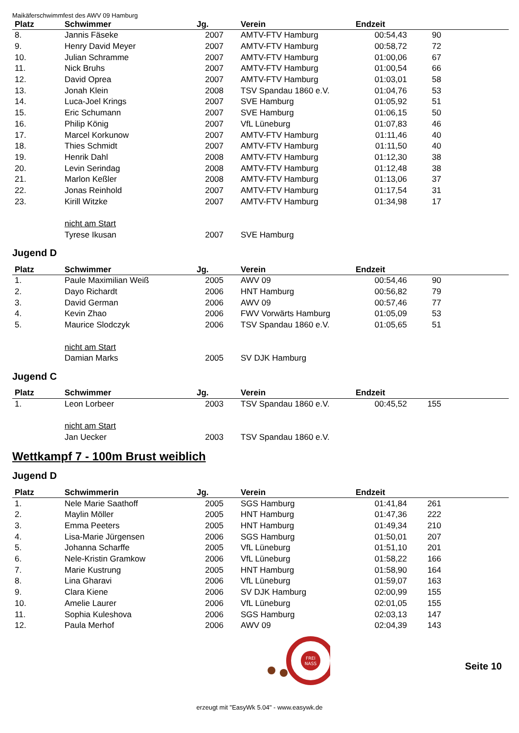Maikäferschwimmfest des AWV 09 Hamburg
| Platz | Schwimmer | Jg. | Verein | Endzeit | | |
| --- | --- | --- | --- | --- | --- | --- |
| 8. | Jannis Fäseke | 2007 | AMTV-FTV Hamburg | 00:54,43 | 90 | |
| 9. | Henry David Meyer | 2007 | AMTV-FTV Hamburg | 00:58,72 | 72 | |
| 10. | Julian Schramme | 2007 | AMTV-FTV Hamburg | 01:00,06 | 67 | |
| 11. | Nick Bruhs | 2007 | AMTV-FTV Hamburg | 01:00,54 | 66 | |
| 12. | David Oprea | 2007 | AMTV-FTV Hamburg | 01:03,01 | 58 | |
| 13. | Jonah Klein | 2008 | TSV Spandau 1860 e.V. | 01:04,76 | 53 | |
| 14. | Luca-Joel Krings | 2007 | SVE Hamburg | 01:05,92 | 51 | |
| 15. | Eric Schumann | 2007 | SVE Hamburg | 01:06,15 | 50 | |
| 16. | Philip König | 2007 | VfL Lüneburg | 01:07,83 | 46 | |
| 17. | Marcel Korkunow | 2007 | AMTV-FTV Hamburg | 01:11,46 | 40 | |
| 18. | Thies Schmidt | 2007 | AMTV-FTV Hamburg | 01:11,50 | 40 | |
| 19. | Henrik Dahl | 2008 | AMTV-FTV Hamburg | 01:12,30 | 38 | |
| 20. | Levin Serindag | 2008 | AMTV-FTV Hamburg | 01:12,48 | 38 | |
| 21. | Marlon Keßler | 2008 | AMTV-FTV Hamburg | 01:13,06 | 37 | |
| 22. | Jonas Reinhold | 2007 | AMTV-FTV Hamburg | 01:17,54 | 31 | |
| 23. | Kirill Witzke | 2007 | AMTV-FTV Hamburg | 01:34,98 | 17 | |
| | nicht am Start | | | | | |
| | Tyrese Ikusan | 2007 | SVE Hamburg | | | |
Jugend D
| Platz | Schwimmer | Jg. | Verein | Endzeit | | |
| --- | --- | --- | --- | --- | --- | --- |
| 1. | Paule Maximilian Weiß | 2005 | AWV 09 | 00:54,46 | 90 | |
| 2. | Dayo Richardt | 2006 | HNT Hamburg | 00:56,82 | 79 | |
| 3. | David German | 2006 | AWV 09 | 00:57,46 | 77 | |
| 4. | Kevin Zhao | 2006 | FWV Vorwärts Hamburg | 01:05,09 | 53 | |
| 5. | Maurice Slodczyk | 2006 | TSV Spandau 1860 e.V. | 01:05,65 | 51 | |
| | nicht am Start | | | | | |
| | Damian Marks | 2005 | SV DJK Hamburg | | | |
Jugend C
| Platz | Schwimmer | Jg. | Verein | Endzeit | | |
| --- | --- | --- | --- | --- | --- | --- |
| 1. | Leon Lorbeer | 2003 | TSV Spandau 1860 e.V. | 00:45,52 | 155 | |
| | nicht am Start | | | | | |
| | Jan Uecker | 2003 | TSV Spandau 1860 e.V. | | | |
Wettkampf 7 - 100m Brust weiblich
Jugend D
| Platz | Schwimmerin | Jg. | Verein | Endzeit | | |
| --- | --- | --- | --- | --- | --- | --- |
| 1. | Nele Marie Saathoff | 2005 | SGS Hamburg | 01:41,84 | 261 | |
| 2. | Maylin Möller | 2005 | HNT Hamburg | 01:47,36 | 222 | |
| 3. | Emma Peeters | 2005 | HNT Hamburg | 01:49,34 | 210 | |
| 4. | Lisa-Marie Jürgensen | 2006 | SGS Hamburg | 01:50,01 | 207 | |
| 5. | Johanna Scharffe | 2005 | VfL Lüneburg | 01:51,10 | 201 | |
| 6. | Nele-Kristin Gramkow | 2006 | VfL Lüneburg | 01:58,22 | 166 | |
| 7. | Marie Kustrung | 2005 | HNT Hamburg | 01:58,90 | 164 | |
| 8. | Lina Gharavi | 2006 | VfL Lüneburg | 01:59,07 | 163 | |
| 9. | Clara Kiene | 2006 | SV DJK Hamburg | 02:00,99 | 155 | |
| 10. | Amelie Laurer | 2006 | VfL Lüneburg | 02:01,05 | 155 | |
| 11. | Sophia Kuleshova | 2006 | SGS Hamburg | 02:03,13 | 147 | |
| 12. | Paula Merhof | 2006 | AWV 09 | 02:04,39 | 143 | |
FREI
NASS
Seite 10
erzeugt mit "EasyWk 5.04" - www.easywk.de